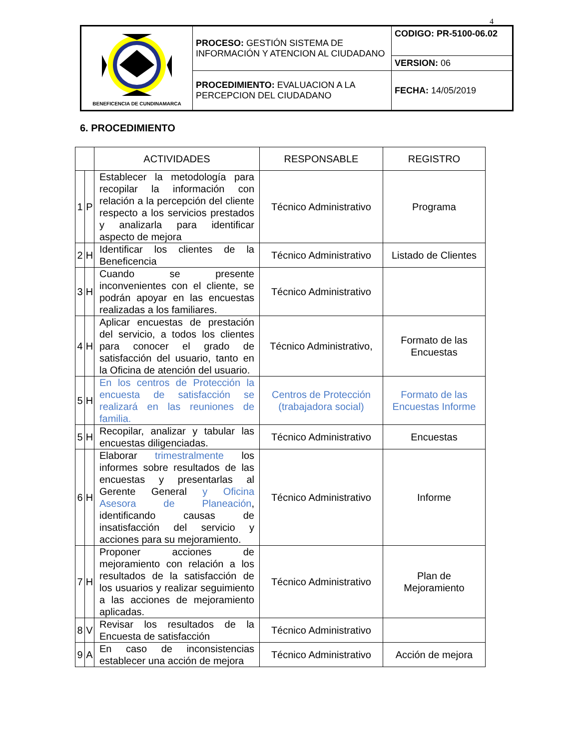4
| BENEFICENCIA DE CUNDINAMARCA | PROCESO: GESTIÓN SISTEMA DE INFORMACIÓN Y ATENCION AL CIUDADANO | CODIGO: PR-5100-06.02 |
| | | VERSION: 06 |
| | PROCEDIMIENTO: EVALUACION A LA PERCEPCION DEL CIUDADANO | FECHA: 14/05/2019 |
6. PROCEDIMIENTO
| | | ACTIVIDADES | RESPONSABLE | REGISTRO |
| --- | --- | --- | --- | --- |
| 1 | P | Establecer la metodología para recopilar la información con relación a la percepción del cliente respecto a los servicios prestados y analizarla para identificar aspecto de mejora | Técnico Administrativo | Programa |
| 2 | H | Identificar los clientes de la Beneficencia | Técnico Administrativo | Listado de Clientes |
| 3 | H | Cuando se presente inconvenientes con el cliente, se podrán apoyar en las encuestas realizadas a los familiares. | Técnico Administrativo | |
| 4 | H | Aplicar encuestas de prestación del servicio, a todos los clientes para conocer el grado de satisfacción del usuario, tanto en la Oficina de atención del usuario. | Técnico Administrativo, | Formato de las Encuestas |
| 5 | H | En los centros de Protección la encuesta de satisfacción se realizará en las reuniones de familia. | Centros de Protección (trabajadora social) | Formato de las Encuestas Informe |
| 5 | H | Recopilar, analizar y tabular las encuestas diligenciadas. | Técnico Administrativo | Encuestas |
| 6 | H | Elaborar trimestralmente los informes sobre resultados de las encuestas y presentarlas al Gerente General y Oficina Asesora de Planeación , identificando causas de insatisfacción del servicio y acciones para su mejoramiento. | Técnico Administrativo | Informe |
| 7 | H | Proponer acciones de mejoramiento con relación a los resultados de la satisfacción de los usuarios y realizar seguimiento a las acciones de mejoramiento aplicadas. | Técnico Administrativo | Plan de Mejoramiento |
| 8 | V | Revisar los resultados de la Encuesta de satisfacción | Técnico Administrativo | |
| 9 | A | En caso de inconsistencias establecer una acción de mejora | Técnico Administrativo | Acción de mejora |